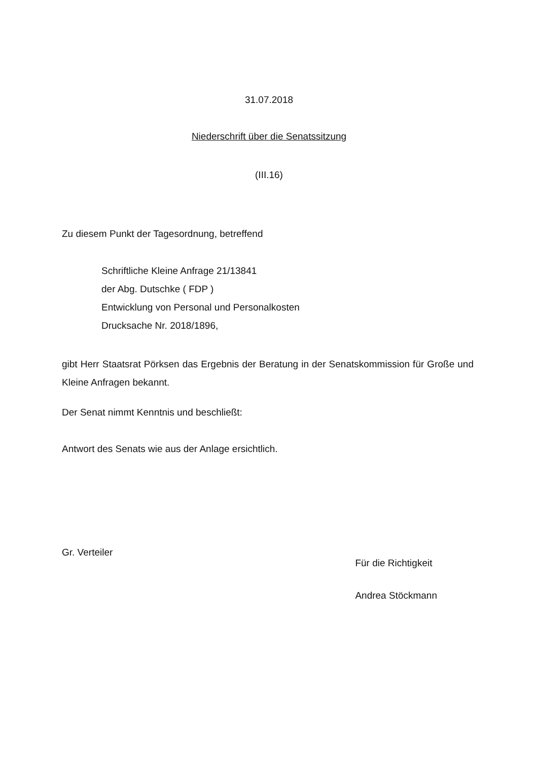31.07.2018
Niederschrift über die Senatssitzung
(III.16)
Zu diesem Punkt der Tagesordnung, betreffend
Schriftliche Kleine Anfrage 21/13841
der Abg. Dutschke ( FDP )
Entwicklung von Personal und Personalkosten
Drucksache Nr. 2018/1896,
gibt Herr Staatsrat Pörksen das Ergebnis der Beratung in der Senatskommission für Große und Kleine Anfragen bekannt.
Der Senat nimmt Kenntnis und beschließt:
Antwort des Senats wie aus der Anlage ersichtlich.
Gr. Verteiler
Für die Richtigkeit
Andrea Stöckmann